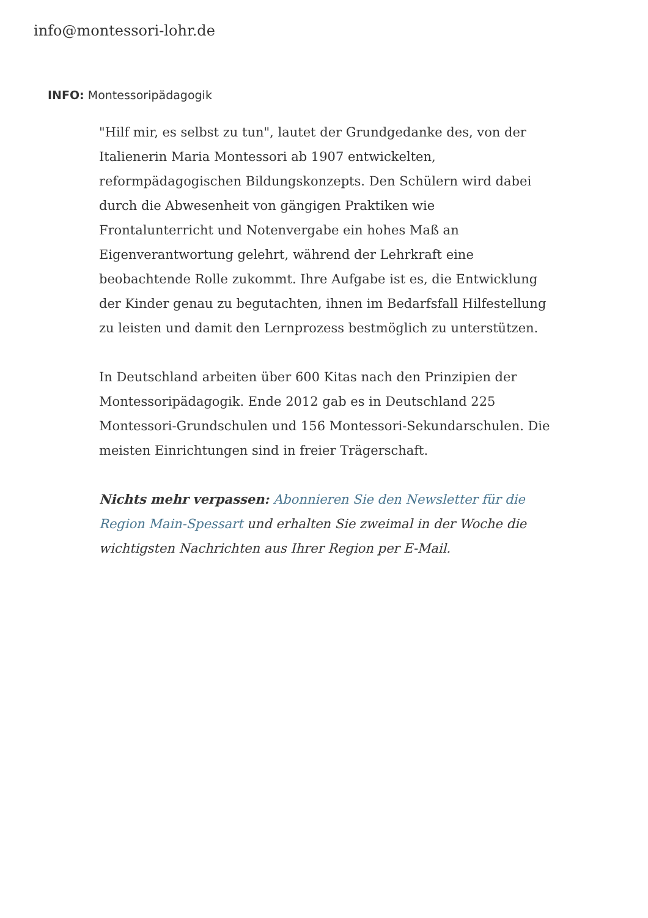info@montessori-lohr.de
INFO: Montessoripädagogik
"Hilf mir, es selbst zu tun", lautet der Grundgedanke des, von der Italienerin Maria Montessori ab 1907 entwickelten, reformpädagogischen Bildungskonzepts. Den Schülern wird dabei durch die Abwesenheit von gängigen Praktiken wie Frontalunterricht und Notenvergabe ein hohes Maß an Eigenverantwortung gelehrt, während der Lehrkraft eine beobachtende Rolle zukommt. Ihre Aufgabe ist es, die Entwicklung der Kinder genau zu begutachten, ihnen im Bedarfsfall Hilfestellung zu leisten und damit den Lernprozess bestmöglich zu unterstützen.
In Deutschland arbeiten über 600 Kitas nach den Prinzipien der Montessoripädagogik. Ende 2012 gab es in Deutschland 225 Montessori-Grundschulen und 156 Montessori-Sekundarschulen. Die meisten Einrichtungen sind in freier Trägerschaft.
Nichts mehr verpassen: Abonnieren Sie den Newsletter für die Region Main-Spessart und erhalten Sie zweimal in der Woche die wichtigsten Nachrichten aus Ihrer Region per E-Mail.